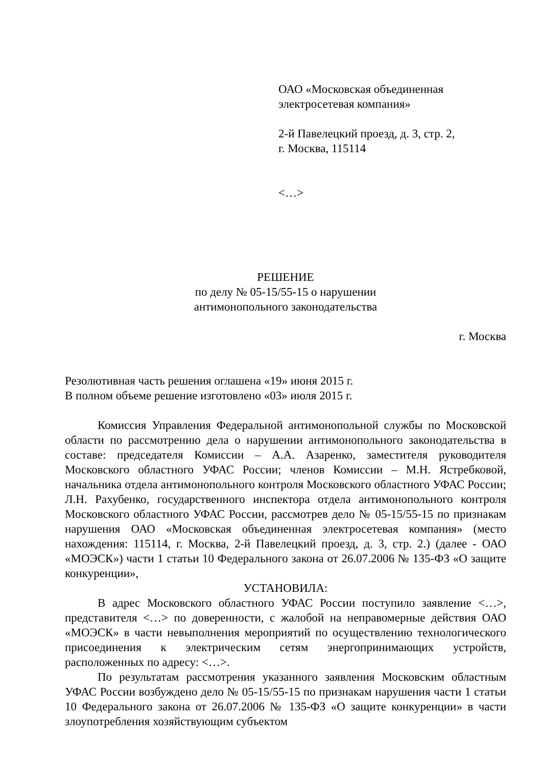ОАО «Московская объединенная
электросетевая компания»
2-й Павелецкий проезд, д. 3, стр. 2,
г. Москва, 115114
<…>
РЕШЕНИЕ
по делу № 05-15/55-15 о нарушении
антимонопольного законодательства
г. Москва
Резолютивная часть решения оглашена «19» июня 2015 г.
В полном объеме решение изготовлено «03» июля 2015 г.
Комиссия Управления Федеральной антимонопольной службы по Московской области по рассмотрению дела о нарушении антимонопольного законодательства в составе: председателя Комиссии – А.А. Азаренко, заместителя руководителя Московского областного УФАС России; членов Комиссии – М.Н. Ястребковой, начальника отдела антимонопольного контроля Московского областного УФАС России; Л.Н. Рахубенко, государственного инспектора отдела антимонопольного контроля Московского областного УФАС России, рассмотрев дело № 05-15/55-15 по признакам нарушения ОАО «Московская объединенная электросетевая компания» (место нахождения: 115114, г. Москва, 2-й Павелецкий проезд, д. 3, стр. 2.) (далее - ОАО «МОЭСК») части 1 статьи 10 Федерального закона от 26.07.2006 № 135-ФЗ «О защите конкуренции»,
УСТАНОВИЛА:
В адрес Московского областного УФАС России поступило заявление <…>, представителя <…> по доверенности, с жалобой на неправомерные действия ОАО «МОЭСК» в части невыполнения мероприятий по осуществлению технологического присоединения к электрическим сетям энергопринимающих устройств, расположенных по адресу: <…>.
По результатам рассмотрения указанного заявления Московским областным УФАС России возбуждено дело № 05-15/55-15 по признакам нарушения части 1 статьи 10 Федерального закона от 26.07.2006 № 135-ФЗ «О защите конкуренции» в части злоупотребления хозяйствующим субъектом